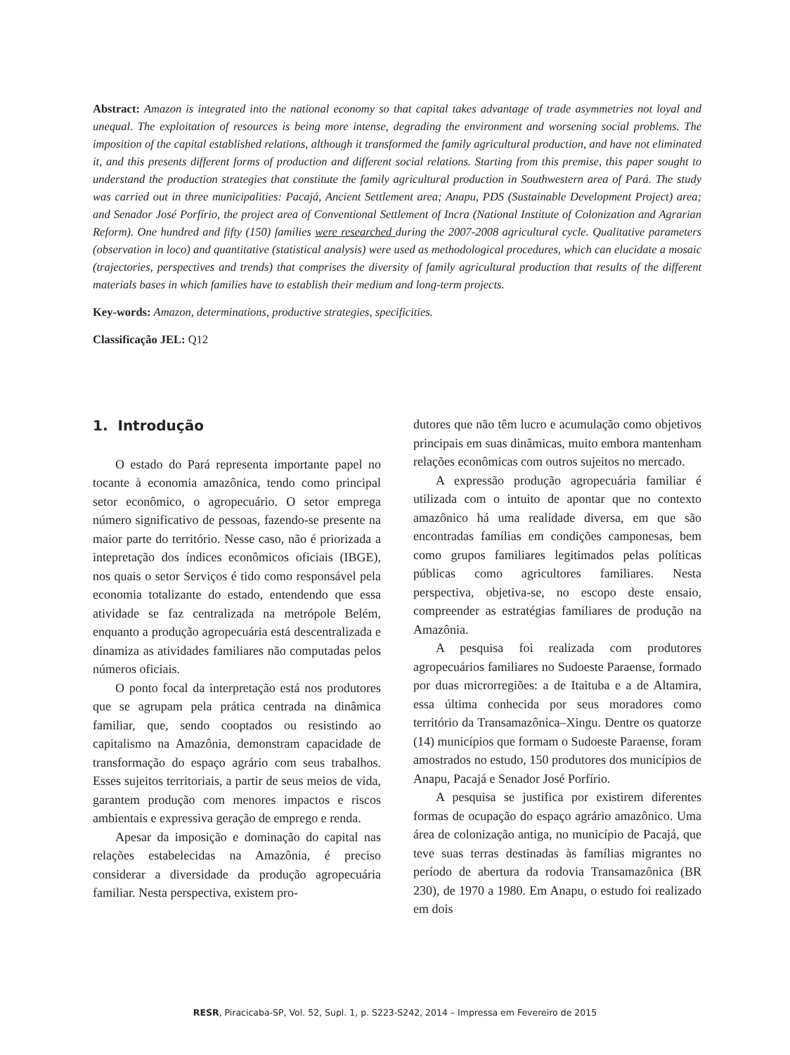Abstract: Amazon is integrated into the national economy so that capital takes advantage of trade asymmetries not loyal and unequal. The exploitation of resources is being more intense, degrading the environment and worsening social problems. The imposition of the capital established relations, although it transformed the family agricultural production, and have not eliminated it, and this presents different forms of production and different social relations. Starting from this premise, this paper sought to understand the production strategies that constitute the family agricultural production in Southwestern area of Pará. The study was carried out in three municipalities: Pacajá, Ancient Settlement area; Anapu, PDS (Sustainable Development Project) area; and Senador José Porfírio, the project area of Conventional Settlement of Incra (National Institute of Colonization and Agrarian Reform). One hundred and fifty (150) families were researched during the 2007-2008 agricultural cycle. Qualitative parameters (observation in loco) and quantitative (statistical analysis) were used as methodological procedures, which can elucidate a mosaic (trajectories, perspectives and trends) that comprises the diversity of family agricultural production that results of the different materials bases in which families have to establish their medium and long-term projects.
Key-words: Amazon, determinations, productive strategies, specificities.
Classificação JEL: Q12
1. Introdução
O estado do Pará representa importante papel no tocante à economia amazônica, tendo como principal setor econômico, o agropecuário. O setor emprega número significativo de pessoas, fazendo-se presente na maior parte do território. Nesse caso, não é priorizada a intepretação dos índices econômicos oficiais (IBGE), nos quais o setor Serviços é tido como responsável pela economia totalizante do estado, entendendo que essa atividade se faz centralizada na metrópole Belém, enquanto a produção agropecuária está descentralizada e dinamiza as atividades familiares não computadas pelos números oficiais.
O ponto focal da interpretação está nos produtores que se agrupam pela prática centrada na dinâmica familiar, que, sendo cooptados ou resistindo ao capitalismo na Amazônia, demonstram capacidade de transformação do espaço agrário com seus trabalhos. Esses sujeitos territoriais, a partir de seus meios de vida, garantem produção com menores impactos e riscos ambientais e expressiva geração de emprego e renda.
Apesar da imposição e dominação do capital nas relações estabelecidas na Amazônia, é preciso considerar a diversidade da produção agropecuária familiar. Nesta perspectiva, existem pro-
dutores que não têm lucro e acumulação como objetivos principais em suas dinâmicas, muito embora mantenham relações econômicas com outros sujeitos no mercado.
A expressão produção agropecuária familiar é utilizada com o intuito de apontar que no contexto amazônico há uma realidade diversa, em que são encontradas famílias em condições camponesas, bem como grupos familiares legitimados pelas políticas públicas como agricultores familiares. Nesta perspectiva, objetiva-se, no escopo deste ensaio, compreender as estratégias familiares de produção na Amazônia.
A pesquisa foi realizada com produtores agropecuários familiares no Sudoeste Paraense, formado por duas microrregiões: a de Itaituba e a de Altamira, essa última conhecida por seus moradores como território da Transamazônica–Xingu. Dentre os quatorze (14) municípios que formam o Sudoeste Paraense, foram amostrados no estudo, 150 produtores dos municípios de Anapu, Pacajá e Senador José Porfírio.
A pesquisa se justifica por existirem diferentes formas de ocupação do espaço agrário amazônico. Uma área de colonização antiga, no município de Pacajá, que teve suas terras destinadas às famílias migrantes no período de abertura da rodovia Transamazônica (BR 230), de 1970 a 1980. Em Anapu, o estudo foi realizado em dois
RESR, Piracicaba-SP, Vol. 52, Supl. 1, p. S223-S242, 2014 – Impressa em Fevereiro de 2015